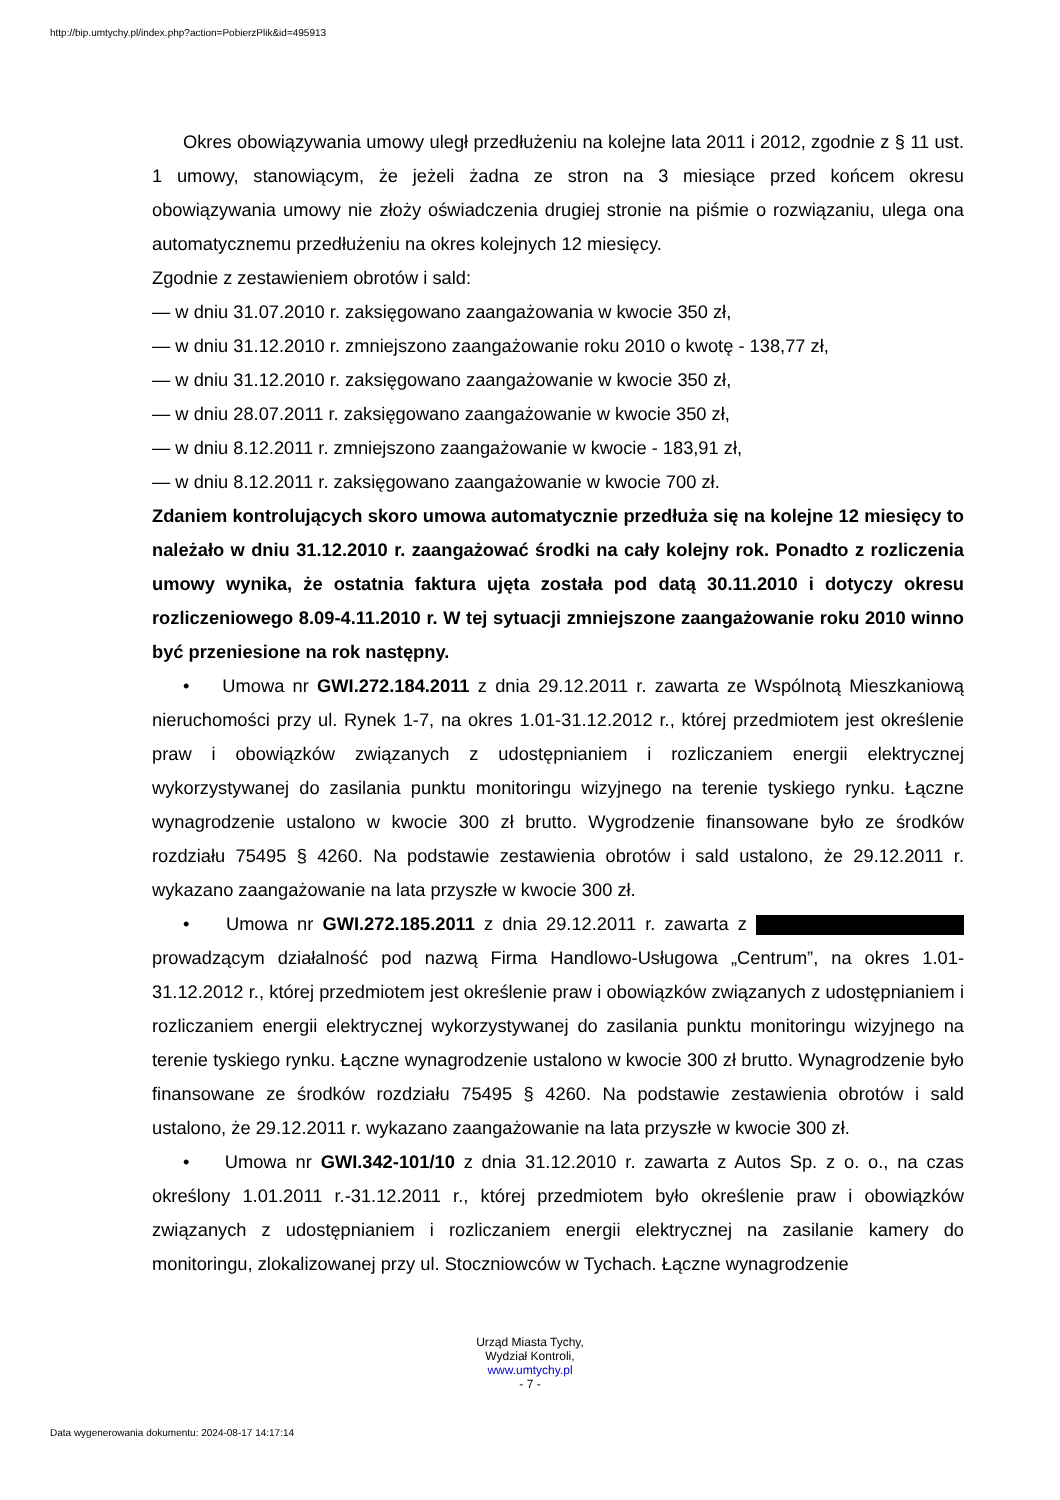http://bip.umtychy.pl/index.php?action=PobierzPlik&id=495913
Okres obowiązywania umowy uległ przedłużeniu na kolejne lata 2011 i 2012, zgodnie z § 11 ust. 1 umowy, stanowiącym, że jeżeli żadna ze stron na 3 miesiące przed końcem okresu obowiązywania umowy nie złoży oświadczenia drugiej stronie na piśmie o rozwiązaniu, ulega ona automatycznemu przedłużeniu na okres kolejnych 12 miesięcy.
Zgodnie z zestawieniem obrotów i sald:
— w dniu 31.07.2010 r. zaksięgowano zaangażowania w kwocie 350 zł,
— w dniu 31.12.2010 r. zmniejszono zaangażowanie roku 2010 o kwotę - 138,77 zł,
— w dniu 31.12.2010 r. zaksięgowano zaangażowanie w kwocie 350 zł,
— w dniu 28.07.2011 r. zaksięgowano zaangażowanie w kwocie 350 zł,
— w dniu 8.12.2011 r. zmniejszono zaangażowanie w kwocie - 183,91 zł,
— w dniu 8.12.2011 r. zaksięgowano zaangażowanie w kwocie 700 zł.
Zdaniem kontrolujących skoro umowa automatycznie przedłuża się na kolejne 12 miesięcy to należało w dniu 31.12.2010 r. zaangażować środki na cały kolejny rok. Ponadto z rozliczenia umowy wynika, że ostatnia faktura ujęta została pod datą 30.11.2010 i dotyczy okresu rozliczeniowego 8.09-4.11.2010 r. W tej sytuacji zmniejszone zaangażowanie roku 2010 winno być przeniesione na rok następny.
• Umowa nr GWI.272.184.2011 z dnia 29.12.2011 r. zawarta ze Wspólnotą Mieszkaniową nieruchomości przy ul. Rynek 1-7, na okres 1.01-31.12.2012 r., której przedmiotem jest określenie praw i obowiązków związanych z udostępnianiem i rozliczaniem energii elektrycznej wykorzystywanej do zasilania punktu monitoringu wizyjnego na terenie tyskiego rynku. Łączne wynagrodzenie ustalono w kwocie 300 zł brutto. Wygrodzenie finansowane było ze środków rozdziału 75495 § 4260. Na podstawie zestawienia obrotów i sald ustalono, że 29.12.2011 r. wykazano zaangażowanie na lata przyszłe w kwocie 300 zł.
• Umowa nr GWI.272.185.2011 z dnia 29.12.2011 r. zawarta z prowadzącym działalność pod nazwą Firma Handlowo-Usługowa „Centrum”, na okres 1.01-31.12.2012 r., której przedmiotem jest określenie praw i obowiązków związanych z udostępnianiem i rozliczaniem energii elektrycznej wykorzystywanej do zasilania punktu monitoringu wizyjnego na terenie tyskiego rynku. Łączne wynagrodzenie ustalono w kwocie 300 zł brutto. Wynagrodzenie było finansowane ze środków rozdziału 75495 § 4260. Na podstawie zestawienia obrotów i sald ustalono, że 29.12.2011 r. wykazano zaangażowanie na lata przyszłe w kwocie 300 zł.
• Umowa nr GWI.342-101/10 z dnia 31.12.2010 r. zawarta z Autos Sp. z o. o., na czas określony 1.01.2011 r.-31.12.2011 r., której przedmiotem było określenie praw i obowiązków związanych z udostępnianiem i rozliczaniem energii elektrycznej na zasilanie kamery do monitoringu, zlokalizowanej przy ul. Stoczniowców w Tychach. Łączne wynagrodzenie
Urząd Miasta Tychy,
Wydział Kontroli,
www.umtychy.pl
- 7 -
Data wygenerowania dokumentu: 2024-08-17 14:17:14